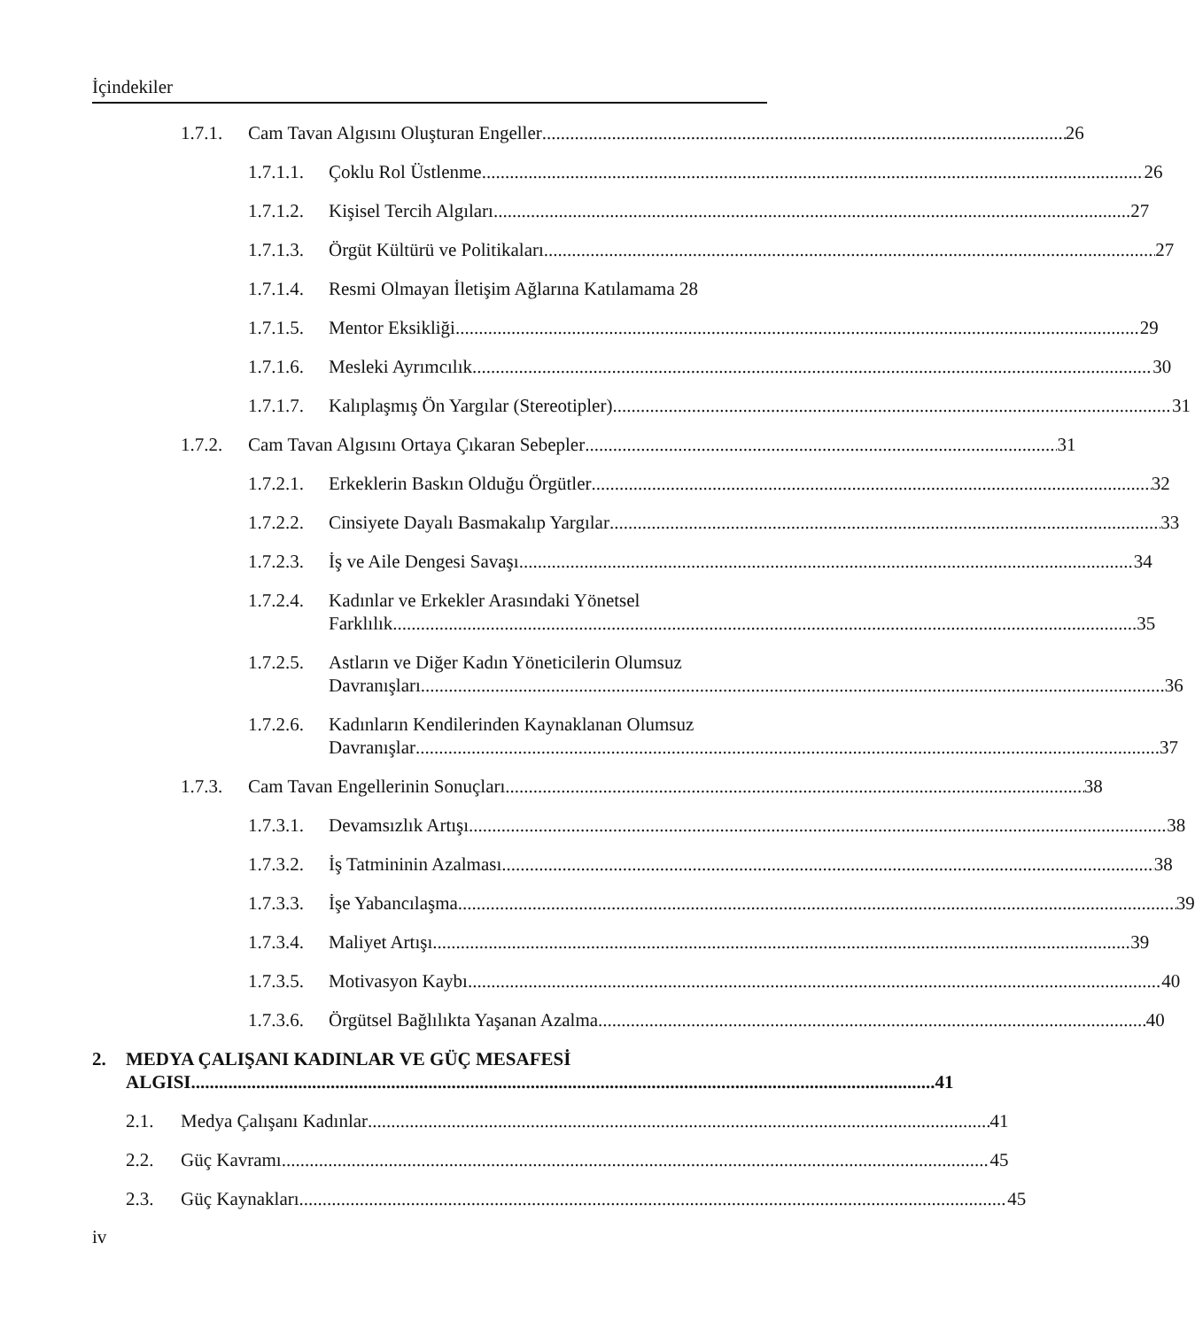İçindekiler
1.7.1. Cam Tavan Algısını Oluşturan Engeller 26
1.7.1.1. Çoklu Rol Üstlenme 26
1.7.1.2. Kişisel Tercih Algıları 27
1.7.1.3. Örgüt Kültürü ve Politikaları 27
1.7.1.4. Resmi Olmayan İletişim Ağlarına Katılamama 28
1.7.1.5. Mentor Eksikliği 29
1.7.1.6. Mesleki Ayrımcılık 30
1.7.1.7. Kalıplaşmış Ön Yargılar (Stereotipler) 31
1.7.2. Cam Tavan Algısını Ortaya Çıkaran Sebepler 31
1.7.2.1. Erkeklerin Baskın Olduğu Örgütler 32
1.7.2.2. Cinsiyete Dayalı Basmakalıp Yargılar 33
1.7.2.3. İş ve Aile Dengesi Savaşı 34
1.7.2.4. Kadınlar ve Erkekler Arasındaki Yönetsel
Farklılık 35
1.7.2.5. Astların ve Diğer Kadın Yöneticilerin Olumsuz
Davranışları 36
1.7.2.6. Kadınların Kendilerinden Kaynaklanan Olumsuz
Davranışlar 37
1.7.3. Cam Tavan Engellerinin Sonuçları 38
1.7.3.1. Devamsızlık Artışı 38
1.7.3.2. İş Tatmininin Azalması 38
1.7.3.3. İşe Yabancılaşma 39
1.7.3.4. Maliyet Artışı 39
1.7.3.5. Motivasyon Kaybı 40
1.7.3.6. Örgütsel Bağlılıkta Yaşanan Azalma 40
2. MEDYA ÇALIŞANI KADINLAR VE GÜÇ MESAFESİ
ALGISI 41
2.1. Medya Çalışanı Kadınlar 41
2.2. Güç Kavramı 45
2.3. Güç Kaynakları 45
iv